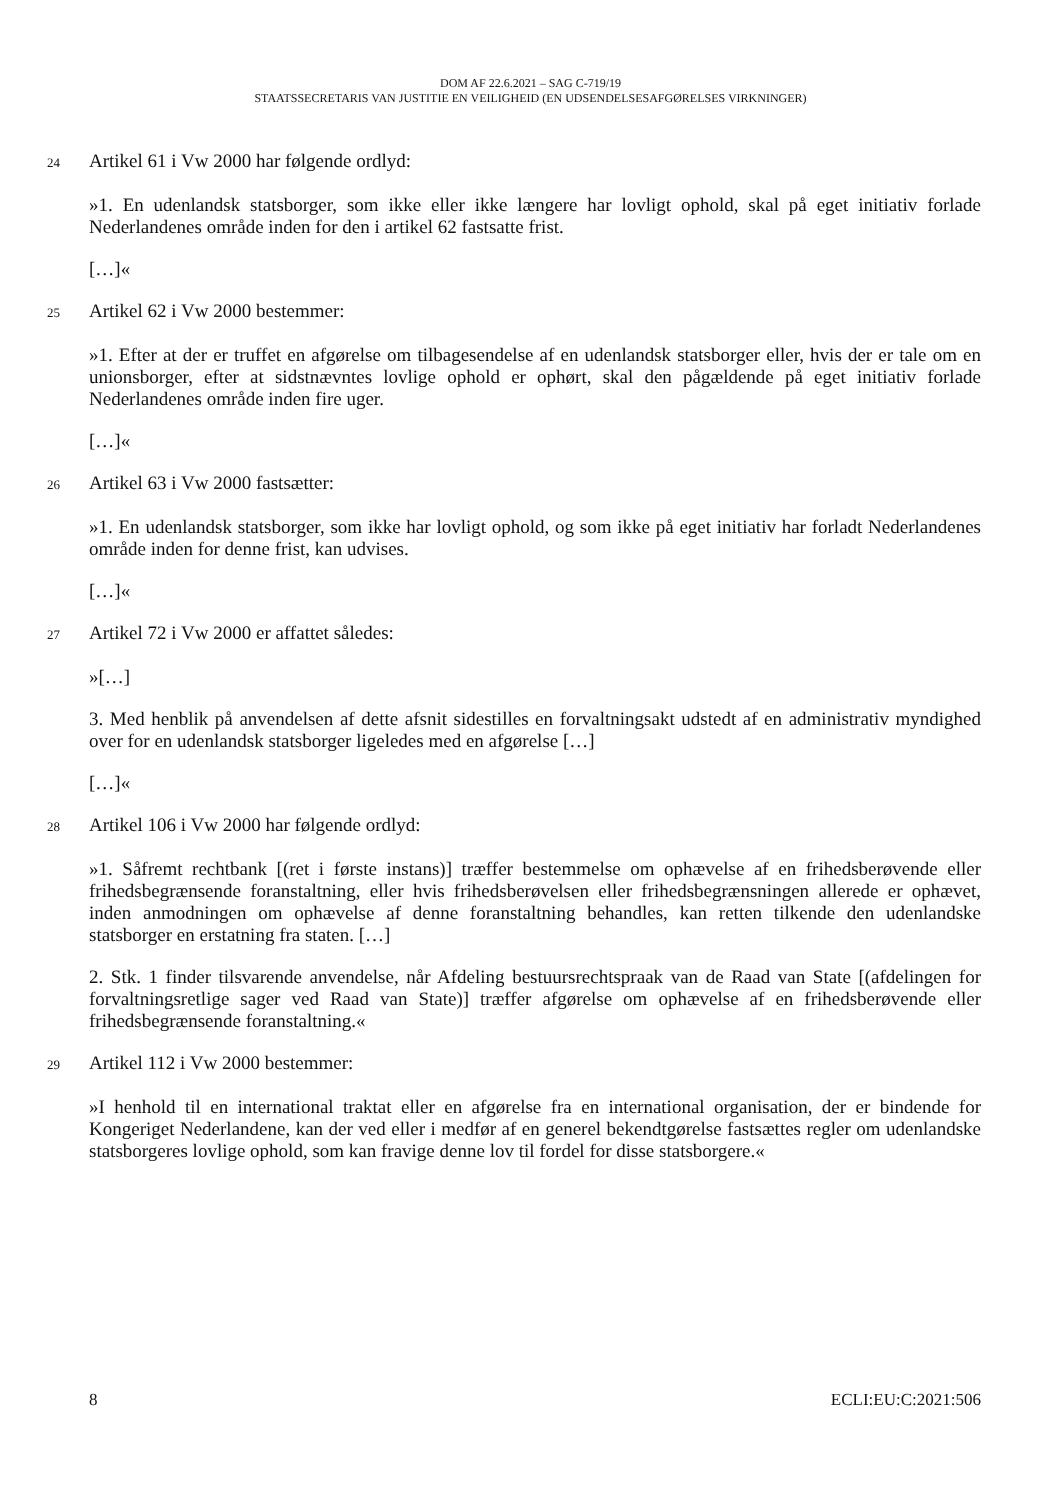DOM AF 22.6.2021 – SAG C-719/19
STAATSSECRETARIS VAN JUSTITIE EN VEILIGHEID (EN UDSENDELSESAFGØRELSES VIRKNINGER)
24 Artikel 61 i Vw 2000 har følgende ordlyd:
»1. En udenlandsk statsborger, som ikke eller ikke længere har lovligt ophold, skal på eget initiativ forlade Nederlandenes område inden for den i artikel 62 fastsatte frist.
[…]«
25 Artikel 62 i Vw 2000 bestemmer:
»1. Efter at der er truffet en afgørelse om tilbagesendelse af en udenlandsk statsborger eller, hvis der er tale om en unionsborger, efter at sidstnævntes lovlige ophold er ophørt, skal den pågældende på eget initiativ forlade Nederlandenes område inden fire uger.
[…]«
26 Artikel 63 i Vw 2000 fastsætter:
»1. En udenlandsk statsborger, som ikke har lovligt ophold, og som ikke på eget initiativ har forladt Nederlandenes område inden for denne frist, kan udvises.
[…]«
27 Artikel 72 i Vw 2000 er affattet således:
»[…]
3. Med henblik på anvendelsen af dette afsnit sidestilles en forvaltningsakt udstedt af en administrativ myndighed over for en udenlandsk statsborger ligeledes med en afgørelse […]
[…]«
28 Artikel 106 i Vw 2000 har følgende ordlyd:
»1. Såfremt rechtbank [(ret i første instans)] træffer bestemmelse om ophævelse af en frihedsberøvende eller frihedsbegrænsende foranstaltning, eller hvis frihedsberøvelsen eller frihedsbegrænsningen allerede er ophævet, inden anmodningen om ophævelse af denne foranstaltning behandles, kan retten tilkende den udenlandske statsborger en erstatning fra staten. […]
2. Stk. 1 finder tilsvarende anvendelse, når Afdeling bestuursrechtspraak van de Raad van State [(afdelingen for forvaltningsretlige sager ved Raad van State)] træffer afgørelse om ophævelse af en frihedsberøvende eller frihedsbegrænsende foranstaltning.«
29 Artikel 112 i Vw 2000 bestemmer:
»I henhold til en international traktat eller en afgørelse fra en international organisation, der er bindende for Kongeriget Nederlandene, kan der ved eller i medfør af en generel bekendtgørelse fastsættes regler om udenlandske statsborgeres lovlige ophold, som kan fravige denne lov til fordel for disse statsborgere.«
8 ECLI:EU:C:2021:506